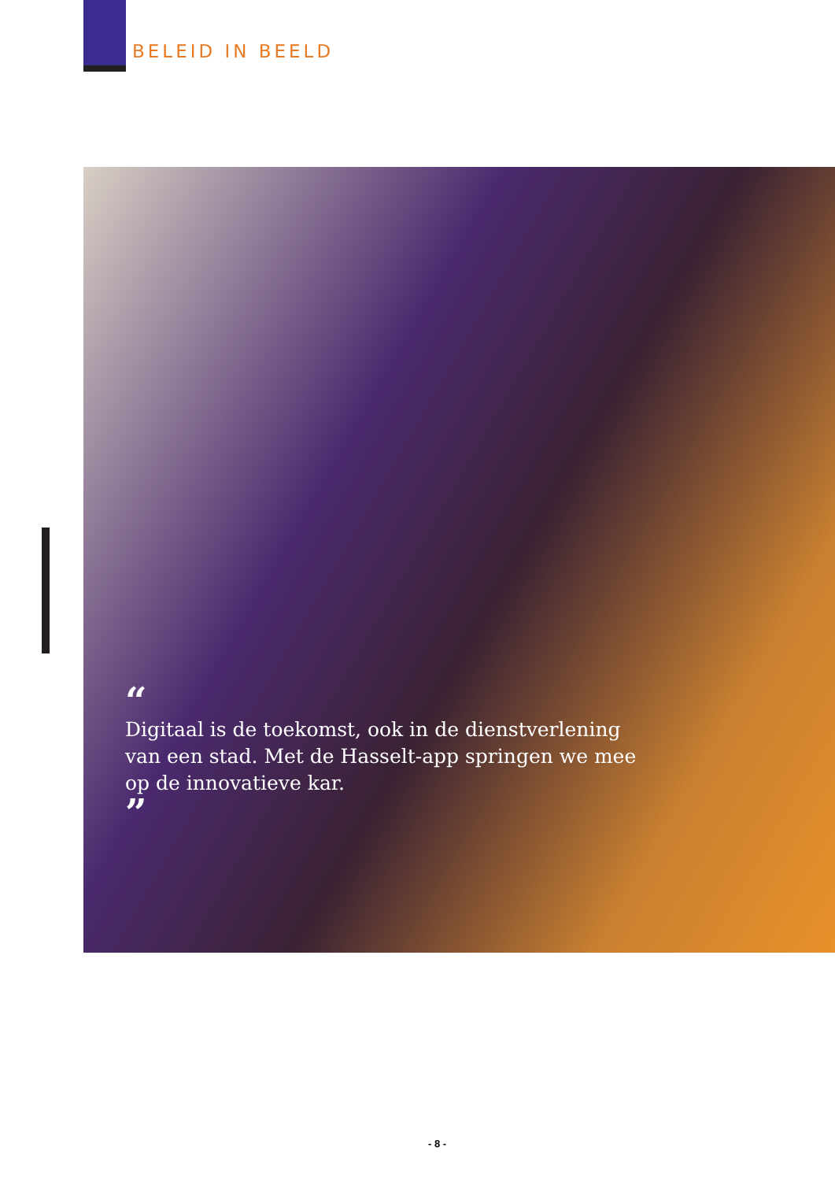BELEID IN BEELD
“
Digitaal is de toekomst, ook in de dienstverlening van een stad. Met de Hasselt-app springen we mee op de innovatieve kar.
”
- 8 -